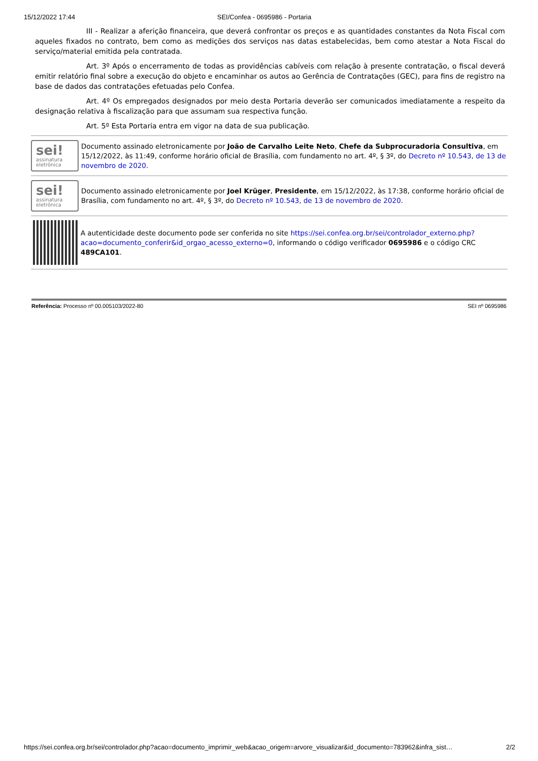15/12/2022 17:44 SEI/Confea - 0695986 - Portaria
III - Realizar a aferição financeira, que deverá confrontar os preços e as quantidades constantes da Nota Fiscal com aqueles fixados no contrato, bem como as medições dos serviços nas datas estabelecidas, bem como atestar a Nota Fiscal do serviço/material emitida pela contratada.
Art. 3º Após o encerramento de todas as providências cabíveis com relação à presente contratação, o fiscal deverá emitir relatório final sobre a execução do objeto e encaminhar os autos ao Gerência de Contratações (GEC), para fins de registro na base de dados das contratações efetuadas pelo Confea.
Art. 4º Os empregados designados por meio desta Portaria deverão ser comunicados imediatamente a respeito da designação relativa à fiscalização para que assumam sua respectiva função.
Art. 5º Esta Portaria entra em vigor na data de sua publicação.
sei!
assinatura eletrônica
Documento assinado eletronicamente por João de Carvalho Leite Neto, Chefe da Subprocuradoria Consultiva, em 15/12/2022, às 11:49, conforme horário oficial de Brasília, com fundamento no art. 4º, § 3º, do Decreto nº 10.543, de 13 de novembro de 2020.
sei!
assinatura eletrônica
Documento assinado eletronicamente por Joel Krüger, Presidente, em 15/12/2022, às 17:38, conforme horário oficial de Brasília, com fundamento no art. 4º, § 3º, do Decreto nº 10.543, de 13 de novembro de 2020.
A autenticidade deste documento pode ser conferida no site https://sei.confea.org.br/sei/controlador_externo.php?acao=documento_conferir&id_orgao_acesso_externo=0, informando o código verificador 0695986 e o código CRC 489CA101.
Referência: Processo nº 00.005103/2022-80 SEI nº 0695986
https://sei.confea.org.br/sei/controlador.php?acao=documento_imprimir_web&acao_origem=arvore_visualizar&id_documento=783962&infra_sist… 2/2